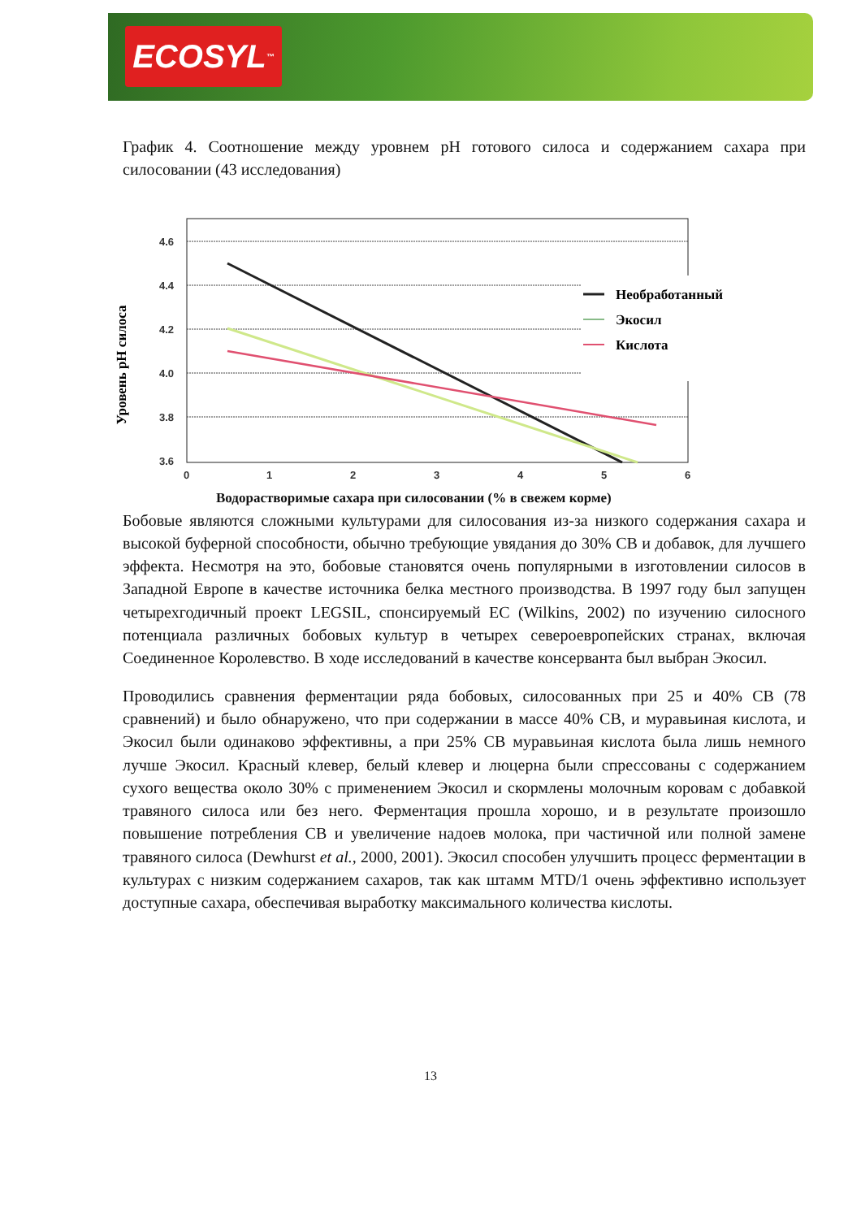ECOSYL<sup>™</sup>
График 4. Соотношение между уровнем pH готового силоса и содержанием сахара при силосовании (43 исследования)
Уровень pH силоса
4.6
4.4
4.2
4.0
3.8
3.6
0
1
2
3
4
5
6
Необработанный
Экосил
Кислота
Водорастворимые сахара при силосовании (% в свежем корме)
Бобовые являются сложными культурами для силосования из-за низкого содержания сахара и высокой буферной способности, обычно требующие увядания до 30% СВ и добавок, для лучшего эффекта. Несмотря на это, бобовые становятся очень популярными в изготовлении силосов в Западной Европе в качестве источника белка местного производства. В 1997 году был запущен четырехгодичный проект LEGSIL, спонсируемый ЕС (Wilkins, 2002) по изучению силосного потенциала различных бобовых культур в четырех североевропейских странах, включая Соединенное Королевство. В ходе исследований в качестве консерванта был выбран Экосил.
Проводились сравнения ферментации ряда бобовых, силосованных при 25 и 40% СВ (78 сравнений) и было обнаружено, что при содержании в массе 40% СВ, и муравьиная кислота, и Экосил были одинаково эффективны, а при 25% СВ муравьиная кислота была лишь немного лучше Экосил. Красный клевер, белый клевер и люцерна были спрессованы с содержанием сухого вещества около 30% с применением Экосил и скормлены молочным коровам с добавкой травяного силоса или без него. Ферментация прошла хорошо, и в результате произошло повышение потребления СВ и увеличение надоев молока, при частичной или полной замене травяного силоса (Dewhurst et al., 2000, 2001). Экосил способен улучшить процесс ферментации в культурах с низким содержанием сахаров, так как штамм MTD/1 очень эффективно использует доступные сахара, обеспечивая выработку максимального количества кислоты.
13